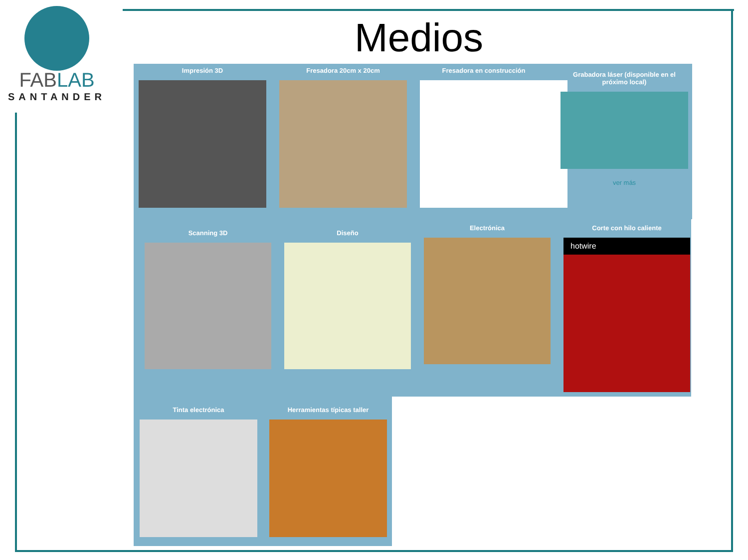FABLAB
SANTANDER
Medios
Impresión 3D Fresadora 20cm x 20cm Fresadora en construcción
Grabadora láser (disponible en el próximo local)
ver más
Scanning 3D Diseño
Electrónica
Corte con hilo caliente
hotwire
Tinta electrónica Herramientas típicas taller